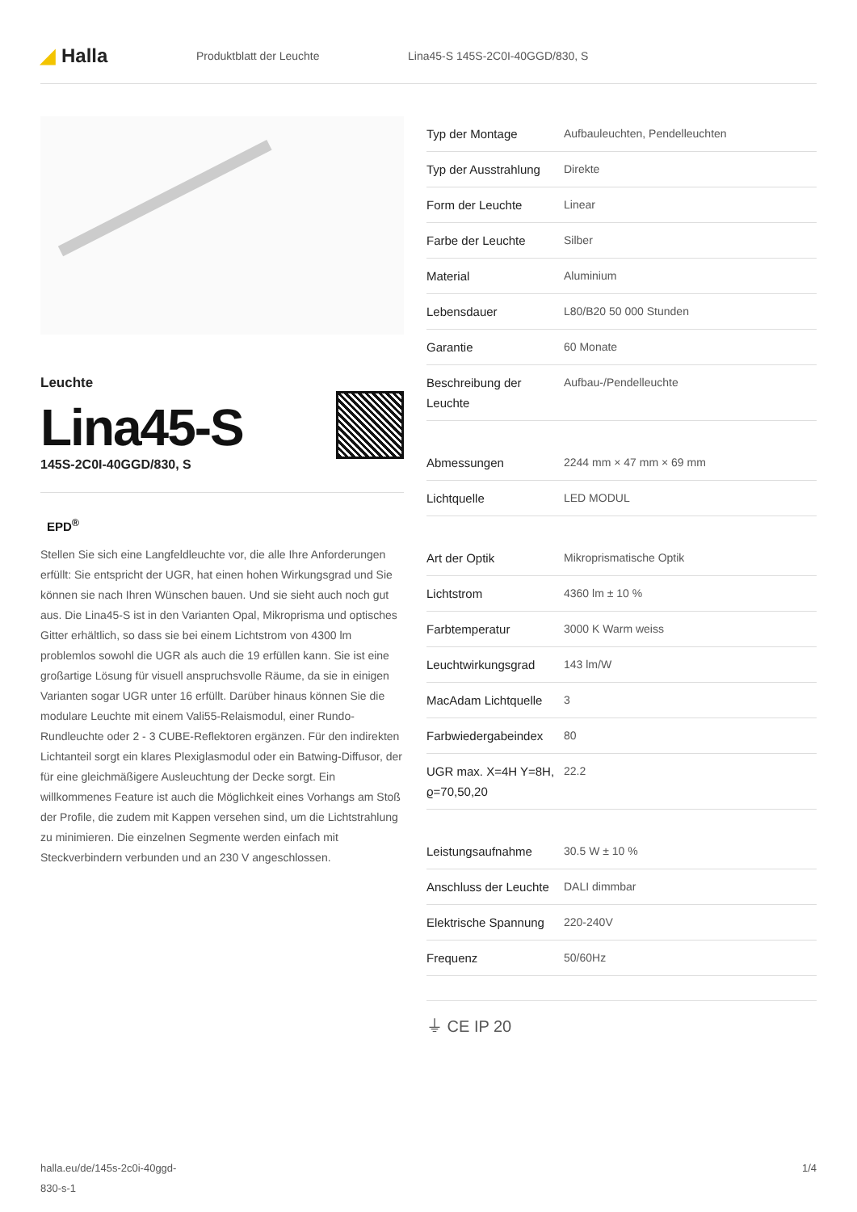◢ Halla
Produktblatt der Leuchte
Lina45-S 145S-2C0I-40GGD/830, S
Leuchte
Lina45-S
145S-2C0I-40GGD/830, S
EPD<sup>®</sup>
Stellen Sie sich eine Langfeldleuchte vor, die alle Ihre Anforderungen erfüllt: Sie entspricht der UGR, hat einen hohen Wirkungsgrad und Sie können sie nach Ihren Wünschen bauen. Und sie sieht auch noch gut aus. Die Lina45-S ist in den Varianten Opal, Mikroprisma und optisches Gitter erhältlich, so dass sie bei einem Lichtstrom von 4300 lm problemlos sowohl die UGR als auch die 19 erfüllen kann. Sie ist eine großartige Lösung für visuell anspruchsvolle Räume, da sie in einigen Varianten sogar UGR unter 16 erfüllt. Darüber hinaus können Sie die modulare Leuchte mit einem Vali55-Relaismodul, einer Rundo-Rundleuchte oder 2 - 3 CUBE-Reflektoren ergänzen. Für den indirekten Lichtanteil sorgt ein klares Plexiglasmodul oder ein Batwing-Diffusor, der für eine gleichmäßigere Ausleuchtung der Decke sorgt. Ein willkommenes Feature ist auch die Möglichkeit eines Vorhangs am Stoß der Profile, die zudem mit Kappen versehen sind, um die Lichtstrahlung zu minimieren. Die einzelnen Segmente werden einfach mit Steckverbindern verbunden und an 230 V angeschlossen.
| Typ der Montage | Aufbauleuchten, Pendelleuchten |
| Typ der Ausstrahlung | Direkte |
| Form der Leuchte | Linear |
| Farbe der Leuchte | Silber |
| Material | Aluminium |
| Lebensdauer | L80/B20 50 000 Stunden |
| Garantie | 60 Monate |
| Beschreibung der Leuchte | Aufbau-/Pendelleuchte |
| Abmessungen | 2244 mm × 47 mm × 69 mm |
| Lichtquelle | LED MODUL |
| Art der Optik | Mikroprismatische Optik |
| Lichtstrom | 4360 lm ± 10 % |
| Farbtemperatur | 3000 K Warm weiss |
| Leuchtwirkungsgrad | 143 lm/W |
| MacAdam Lichtquelle | 3 |
| Farbwiedergabeindex | 80 |
| UGR max. X=4H Y=8H, ϱ=70,50,20 | 22.2 |
| Leistungsaufnahme | 30.5 W ± 10 % |
| Anschluss der Leuchte | DALI dimmbar |
| Elektrische Spannung | 220-240V |
| Frequenz | 50/60Hz |
⏚ CE IP 20
halla.eu/de/145s-2c0i-40ggd-
830-s-1
1/4